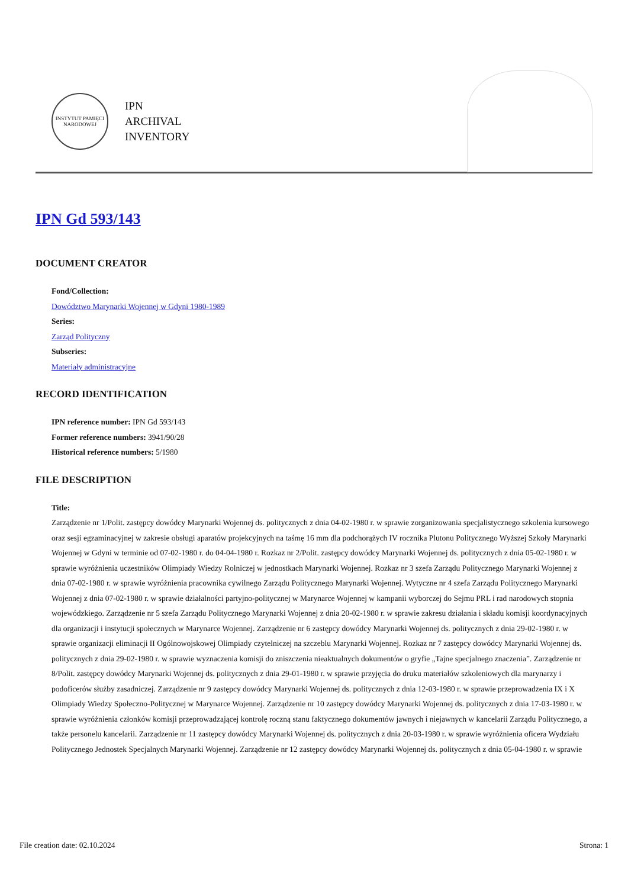INSTYTUT PAMIĘCI NARODOWEJ
IPN
ARCHIVAL
INVENTORY
IPN Gd 593/143
DOCUMENT CREATOR
Fond/Collection:
Dowództwo Marynarki Wojennej w Gdyni 1980-1989
Series:
Zarząd Polityczny
Subseries:
Materiały administracyjne
RECORD IDENTIFICATION
IPN reference number: IPN Gd 593/143
Former reference numbers: 3941/90/28
Historical reference numbers: 5/1980
FILE DESCRIPTION
Title:
Zarządzenie nr 1/Polit. zastępcy dowódcy Marynarki Wojennej ds. politycznych z dnia 04-02-1980 r. w sprawie zorganizowania specjalistycznego szkolenia kursowego oraz sesji egzaminacyjnej w zakresie obsługi aparatów projekcyjnych na taśmę 16 mm dla podchorążych IV rocznika Plutonu Politycznego Wyższej Szkoły Marynarki Wojennej w Gdyni w terminie od 07-02-1980 r. do 04-04-1980 r. Rozkaz nr 2/Polit. zastępcy dowódcy Marynarki Wojennej ds. politycznych z dnia 05-02-1980 r. w sprawie wyróżnienia uczestników Olimpiady Wiedzy Rolniczej w jednostkach Marynarki Wojennej. Rozkaz nr 3 szefa Zarządu Politycznego Marynarki Wojennej z dnia 07-02-1980 r. w sprawie wyróżnienia pracownika cywilnego Zarządu Politycznego Marynarki Wojennej. Wytyczne nr 4 szefa Zarządu Politycznego Marynarki Wojennej z dnia 07-02-1980 r. w sprawie działalności partyjno-politycznej w Marynarce Wojennej w kampanii wyborczej do Sejmu PRL i rad narodowych stopnia wojewódzkiego. Zarządzenie nr 5 szefa Zarządu Politycznego Marynarki Wojennej z dnia 20-02-1980 r. w sprawie zakresu działania i składu komisji koordynacyjnych dla organizacji i instytucji społecznych w Marynarce Wojennej. Zarządzenie nr 6 zastępcy dowódcy Marynarki Wojennej ds. politycznych z dnia 29-02-1980 r. w sprawie organizacji eliminacji II Ogólnowojskowej Olimpiady czytelniczej na szczeblu Marynarki Wojennej. Rozkaz nr 7 zastępcy dowódcy Marynarki Wojennej ds. politycznych z dnia 29-02-1980 r. w sprawie wyznaczenia komisji do zniszczenia nieaktualnych dokumentów o gryfie „Tajne specjalnego znaczenia”. Zarządzenie nr 8/Polit. zastępcy dowódcy Marynarki Wojennej ds. politycznych z dnia 29-01-1980 r. w sprawie przyjęcia do druku materiałów szkoleniowych dla marynarzy i podoficerów służby zasadniczej. Zarządzenie nr 9 zastępcy dowódcy Marynarki Wojennej ds. politycznych z dnia 12-03-1980 r. w sprawie przeprowadzenia IX i X Olimpiady Wiedzy Społeczno-Politycznej w Marynarce Wojennej. Zarządzenie nr 10 zastępcy dowódcy Marynarki Wojennej ds. politycznych z dnia 17-03-1980 r. w sprawie wyróżnienia członków komisji przeprowadzającej kontrolę roczną stanu faktycznego dokumentów jawnych i niejawnych w kancelarii Zarządu Politycznego, a także personelu kancelarii. Zarządzenie nr 11 zastępcy dowódcy Marynarki Wojennej ds. politycznych z dnia 20-03-1980 r. w sprawie wyróżnienia oficera Wydziału Politycznego Jednostek Specjalnych Marynarki Wojennej. Zarządzenie nr 12 zastępcy dowódcy Marynarki Wojennej ds. politycznych z dnia 05-04-1980 r. w sprawie
File creation date: 02.10.2024 Strona: 1